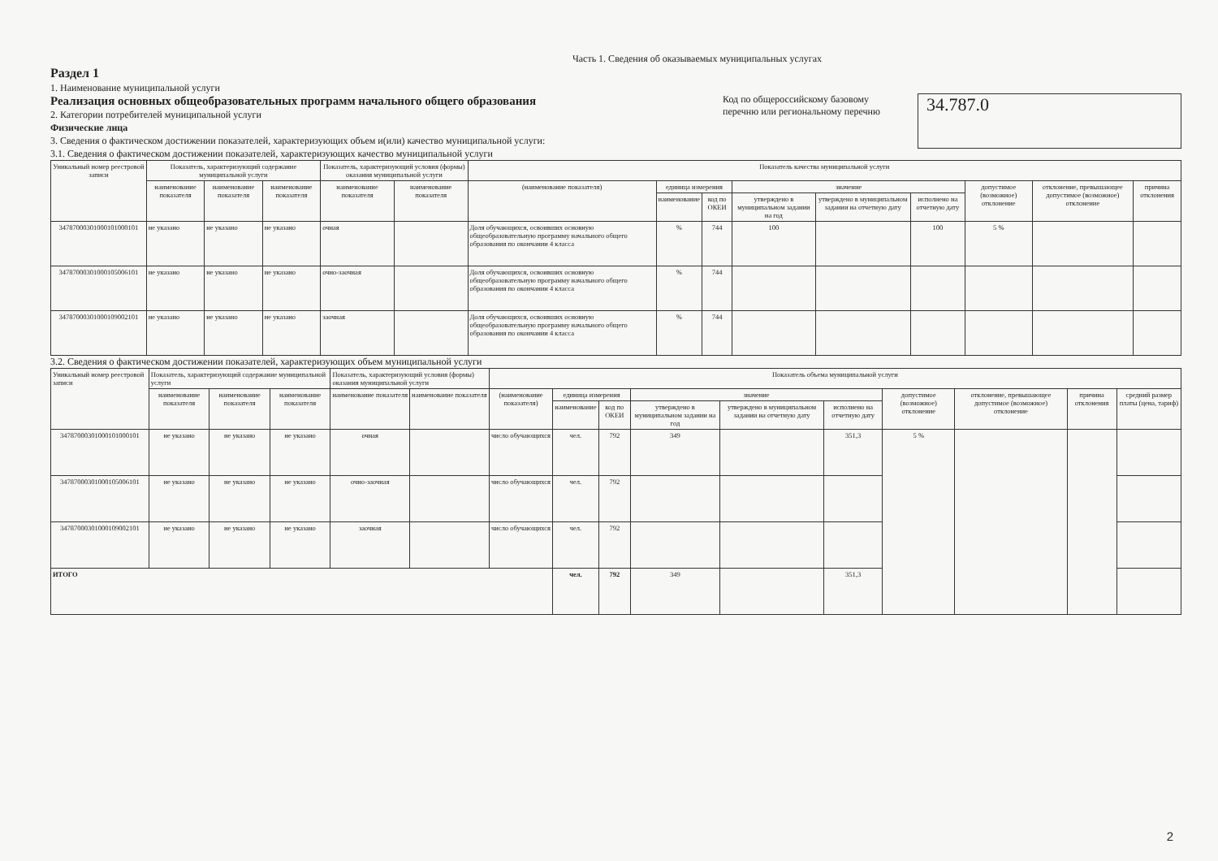Часть 1. Сведения об оказываемых муниципальных услугах
Раздел 1
1. Наименование муниципальной услуги
Реализация основных общеобразовательных программ начального общего образования
2. Категории потребителей муниципальной услуги
Физические лица
3. Сведения о фактическом достижении показателей, характеризующих объем и(или) качество муниципальной услуги:
3.1. Сведения о фактическом достижении показателей, характеризующих качество муниципальной услуги
Код по общероссийскому базовому перечню или региональному перечню
34.787.0
| Уникальный номер реестровой записи | Показатель, характеризующий содержание муниципальной услуги | | | Показатель, характеризующий условия (формы) оказания муниципальной услуги | | Показатель качества муниципальной услуги | | | | | | | | |
| --- | --- | --- | --- | --- | --- | --- | --- | --- | --- | --- | --- | --- | --- | --- |
| | наименование показателя | наименование показателя | наименование показателя | наименование показателя | наименование показателя | (наименование показателя) | единица измерения | | значение | | | допустимое (возможное) отклонение | отклонение, превышающее допустимое (возможное) отклонение | причина отклонения |
| | | | | | | | наименование | код по ОКЕИ | утверждено в муниципальном задании на год | утверждено в муниципальном задании на отчетную дату | исполнено на отчетную дату | | | |
| 34787000301000101000101 | не указано | не указано | не указано | очная | | Доля обучающихся, освоивших основную общеобразовательную программу начального общего образования по окончании 4 класса | % | 744 | 100 | | 100 | 5 % | | |
| 34787000301000105006101 | не указано | не указано | не указано | очно-заочная | | Доля обучающихся, освоивших основную общеобразовательную программу начального общего образования по окончании 4 класса | % | 744 | | | | | | |
| 34787000301000109002101 | не указано | не указано | не указано | заочная | | Доля обучающихся, освоивших основную общеобразовательную программу начального общего образования по окончании 4 класса | % | 744 | | | | | | |
3.2. Сведения о фактическом достижении показателей, характеризующих объем муниципальной услуги
| Уникальный номер реестровой записи | Показатель, характеризующий содержание муниципальной услуги | | | Показатель, характеризующий условия (формы) оказания муниципальной услуги | | Показатель объема муниципальной услуги | | | | | | | | | |
| --- | --- | --- | --- | --- | --- | --- | --- | --- | --- | --- | --- | --- | --- | --- | --- |
| | наименование показателя | наименование показателя | наименование показателя | наименование показателя | наименование показателя | (наименование показателя) | единица измерения | | значение | | | допустимое (возможное) отклонение | отклонение, превышающее допустимое (возможное) отклонение | причина отклонения | средний размер платы (цена, тариф) |
| | | | | | | | наименование | код по ОКЕИ | утверждено в муниципальном задании на год | утверждено в муниципальном задании на отчетную дату | исполнено на отчетную дату | | | | |
| 34787000301000101000101 | не указано | не указано | не указано | очная | | число обучающихся | чел. | 792 | 349 | | 351,3 | 5 % | | | |
| 34787000301000105006101 | не указано | не указано | не указано | очно-заочная | | число обучающихся | чел. | 792 | | | | | | | |
| 34787000301000109002101 | не указано | не указано | не указано | заочная | | число обучающихся | чел. | 792 | | | | | | | |
| ИТОГО | | | | | | | чел. | 792 | 349 | | 351,3 | | | | |
2